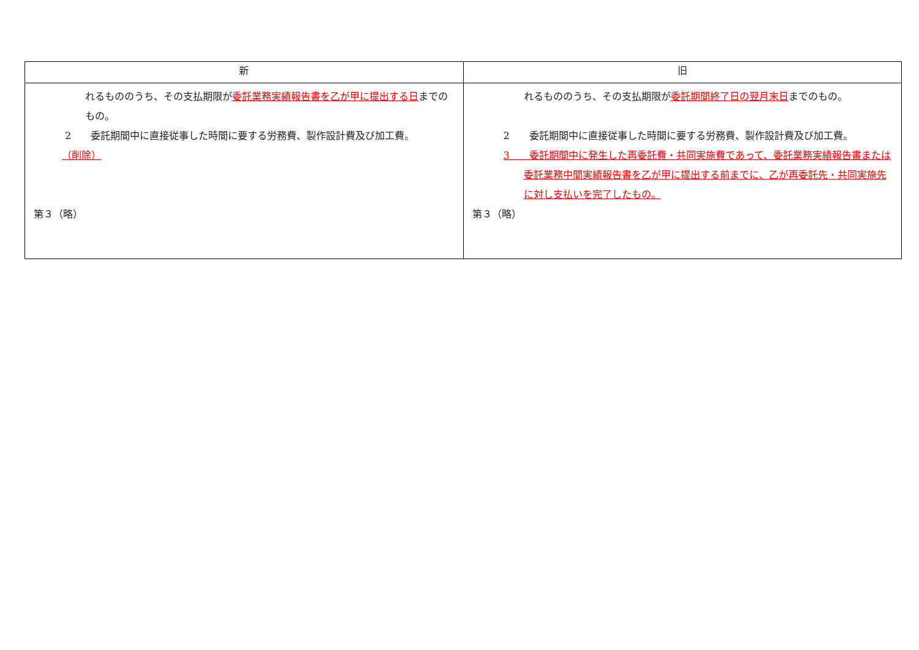| 新 | 旧 |
| --- | --- |
| れるもののうち、その支払期限が 委託業務実績報告書を乙が甲に提出する日 までのもの。 2 委託期間中に直接従事した時間に要する労務費、製作設計費及び加工費。 （削除） 第３（略） | れるもののうち、その支払期限が 委託期間終了日の翌月末日 までのもの。 2 委託期間中に直接従事した時間に要する労務費、製作設計費及び加工費。 3 委託期間中に発生した再委託費・共同実施費であって、委託業務実績報告書または委託業務中間実績報告書を乙が甲に提出する前までに、乙が再委託先・共同実施先に対し支払いを完了したもの。 第３（略） |